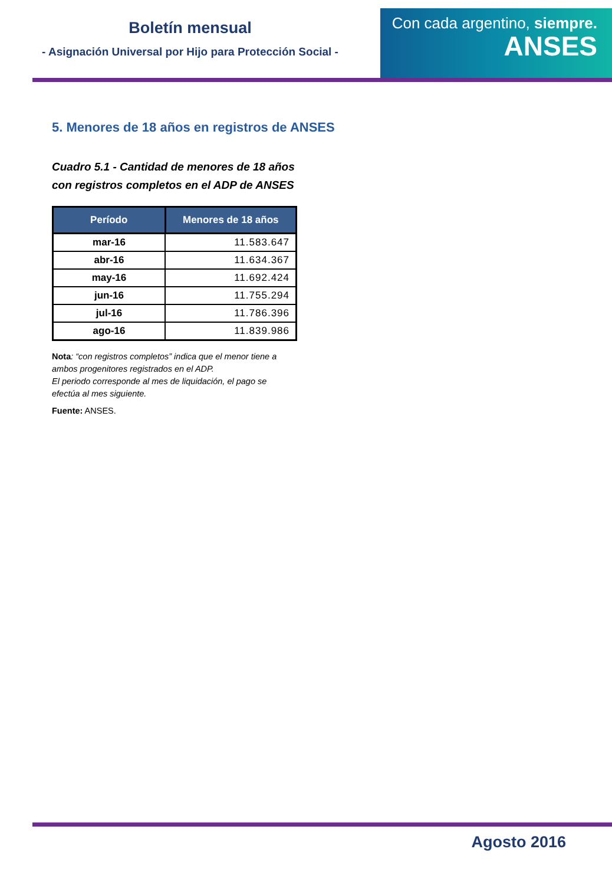Boletín mensual
- Asignación Universal por Hijo para Protección Social -
Con cada argentino, siempre.
ANSES
5. Menores de 18 años en registros de ANSES
Cuadro 5.1 - Cantidad de menores de 18 años
con registros completos en el ADP de ANSES
| Período | Menores de 18 años |
| --- | --- |
| mar-16 | 11.583.647 |
| abr-16 | 11.634.367 |
| may-16 | 11.692.424 |
| jun-16 | 11.755.294 |
| jul-16 | 11.786.396 |
| ago-16 | 11.839.986 |
Nota: “con registros completos” indica que el menor tiene a ambos progenitores registrados en el ADP.
El periodo corresponde al mes de liquidación, el pago se efectúa al mes siguiente.
Fuente: ANSES.
Agosto 2016